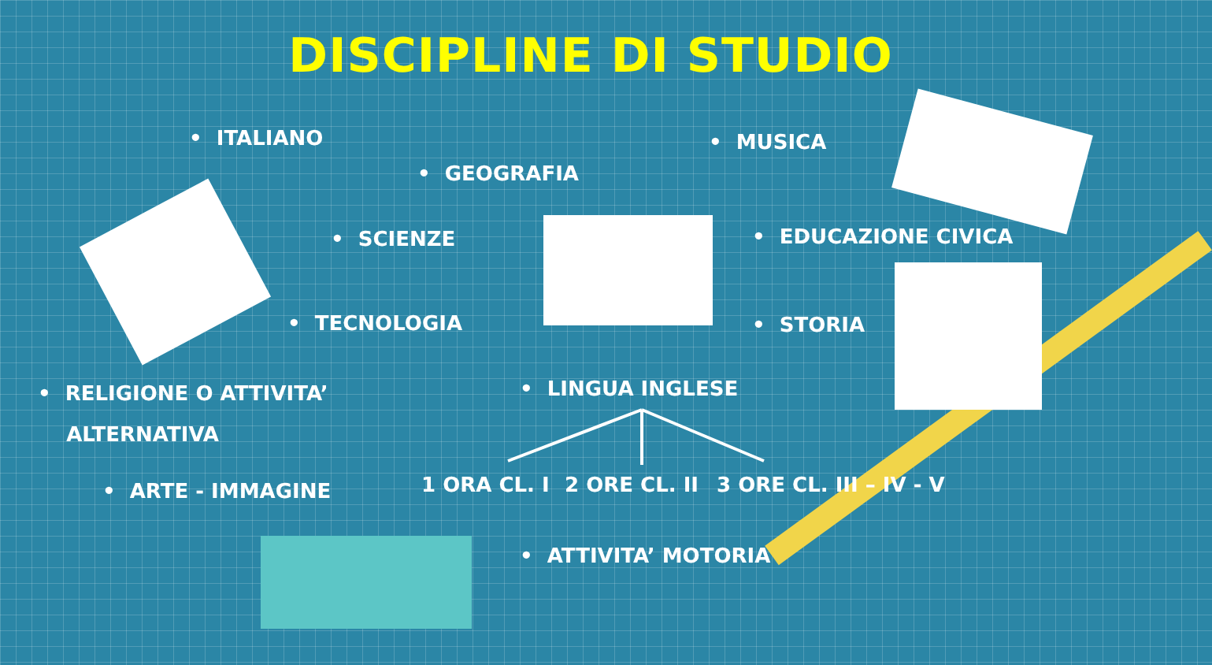DISCIPLINE DI STUDIO
• ITALIANO • MUSICA
• GEOGRAFIA
• SCIENZE • EDUCAZIONE CIVICA
• TECNOLOGIA • STORIA
• RELIGIONE O ATTIVITA’
ALTERNATIVA
• LINGUA INGLESE
1 ORA CL. I 2 ORE CL. II 3 ORE CL. III – IV - V
• ARTE - IMMAGINE
• ATTIVITA’ MOTORIA